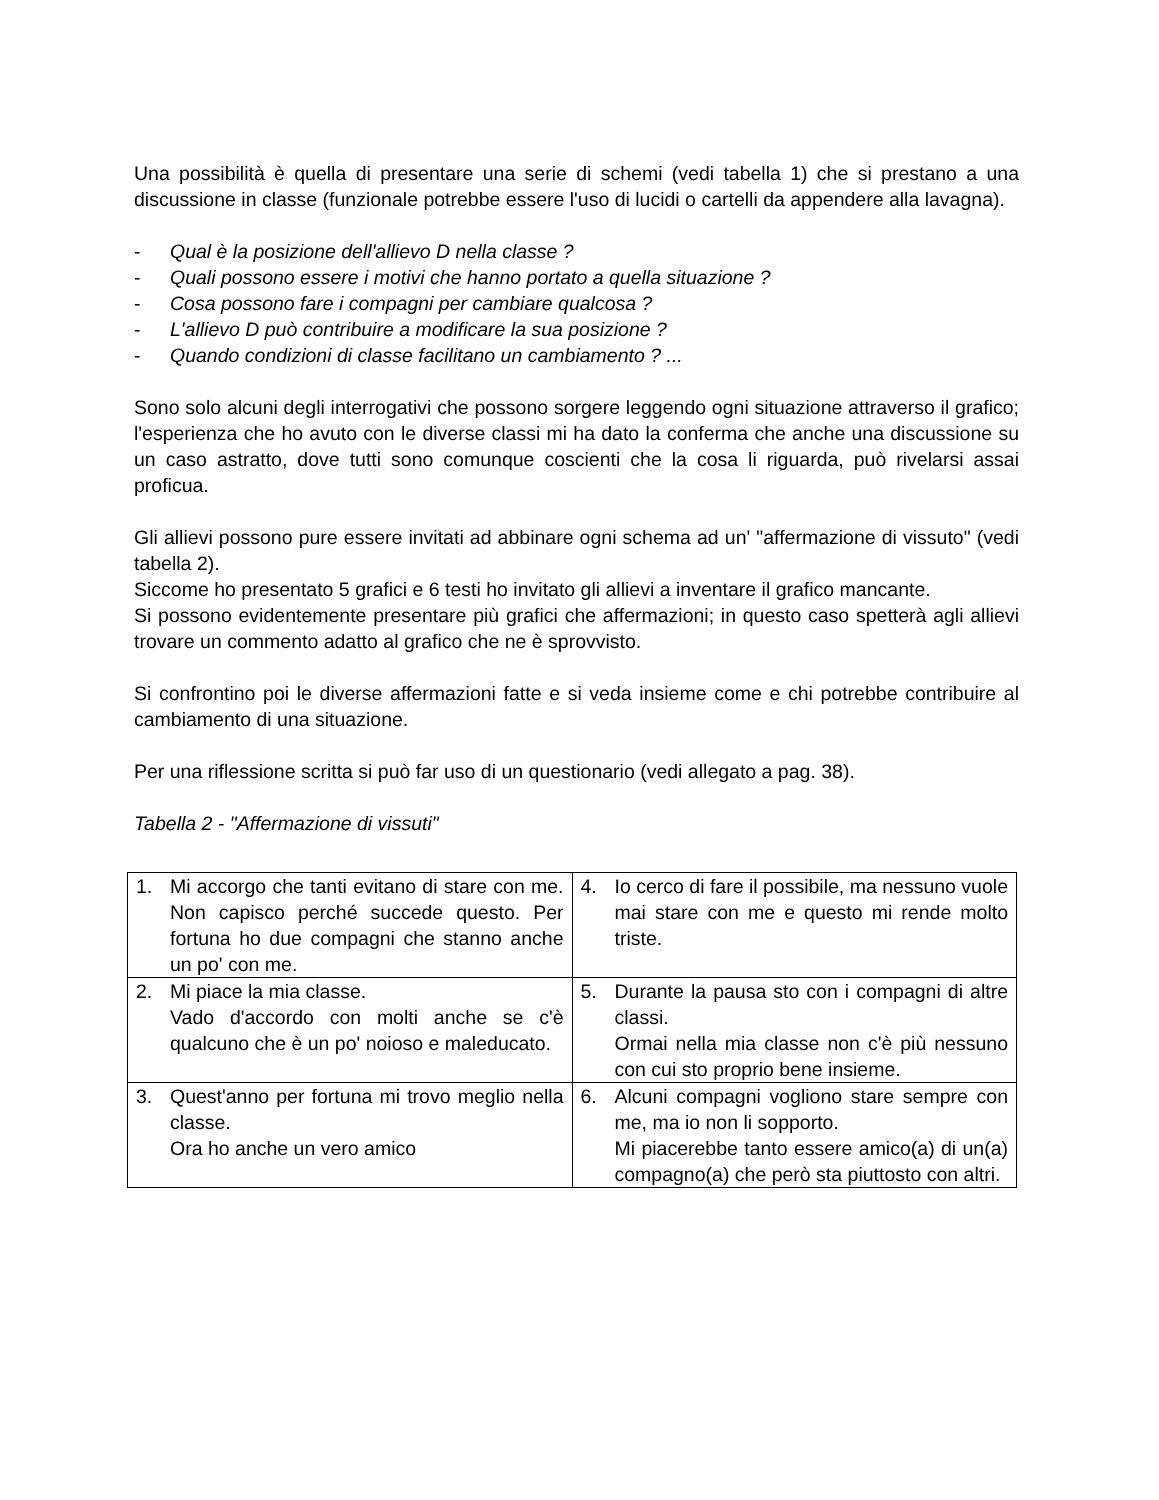Una possibilità è quella di presentare una serie di schemi (vedi tabella 1) che si prestano a una discussione in classe (funzionale potrebbe essere l'uso di lucidi o cartelli da appendere alla lavagna).
- Qual è la posizione dell'allievo D nella classe ?
- Quali possono essere i motivi che hanno portato a quella situazione ?
- Cosa possono fare i compagni per cambiare qualcosa ?
- L'allievo D può contribuire a modificare la sua posizione ?
- Quando condizioni di classe facilitano un cambiamento ? ...
Sono solo alcuni degli interrogativi che possono sorgere leggendo ogni situazione attraverso il grafico; l'esperienza che ho avuto con le diverse classi mi ha dato la conferma che anche una discussione su un caso astratto, dove tutti sono comunque coscienti che la cosa li riguarda, può rivelarsi assai proficua.
Gli allievi possono pure essere invitati ad abbinare ogni schema ad un' "affermazione di vissuto" (vedi tabella 2).
Siccome ho presentato 5 grafici e 6 testi ho invitato gli allievi a inventare il grafico mancante.
Si possono evidentemente presentare più grafici che affermazioni; in questo caso spetterà agli allievi trovare un commento adatto al grafico che ne è sprovvisto.
Si confrontino poi le diverse affermazioni fatte e si veda insieme come e chi potrebbe contribuire al cambiamento di una situazione.
Per una riflessione scritta si può far uso di un questionario (vedi allegato a pag. 38).
Tabella 2 - "Affermazione di vissuti"
| 1. Mi accorgo che tanti evitano di stare con me. Non capisco perché succede questo. Per fortuna ho due compagni che stanno anche un po' con me. | 4. Io cerco di fare il possibile, ma nessuno vuole mai stare con me e questo mi rende molto triste. |
| 2. Mi piace la mia classe. Vado d'accordo con molti anche se c'è qualcuno che è un po' noioso e maleducato. | 5. Durante la pausa sto con i compagni di altre classi. Ormai nella mia classe non c'è più nessuno con cui sto proprio bene insieme. |
| 3. Quest'anno per fortuna mi trovo meglio nella classe. Ora ho anche un vero amico | 6. Alcuni compagni vogliono stare sempre con me, ma io non li sopporto. Mi piacerebbe tanto essere amico(a) di un(a) compagno(a) che però sta piuttosto con altri. |